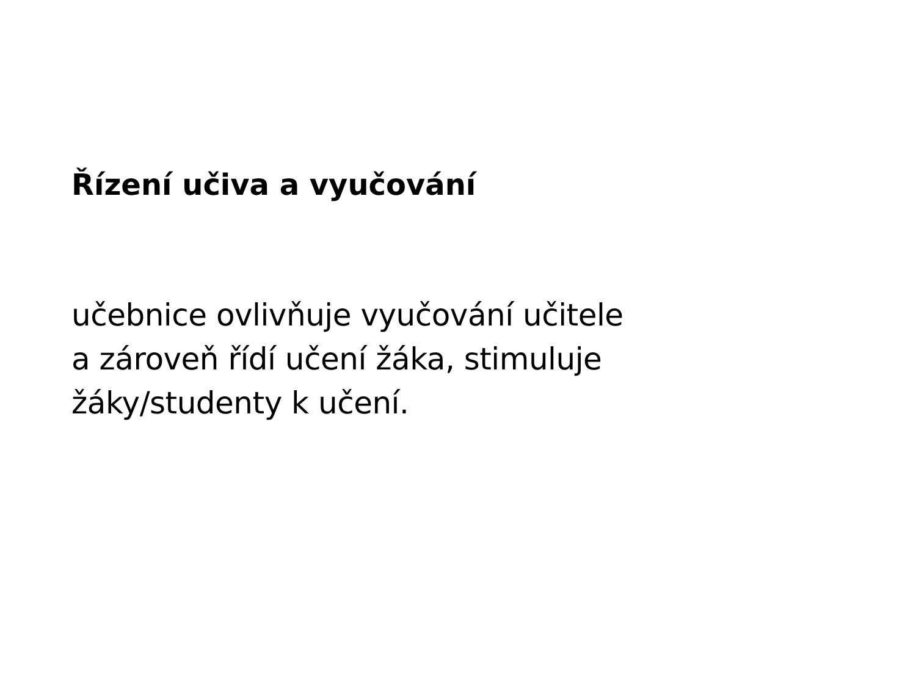Řízení učiva a vyučování
učebnice ovlivňuje vyučování učitele
a zároveň řídí učení žáka, stimuluje
žáky/studenty k učení.